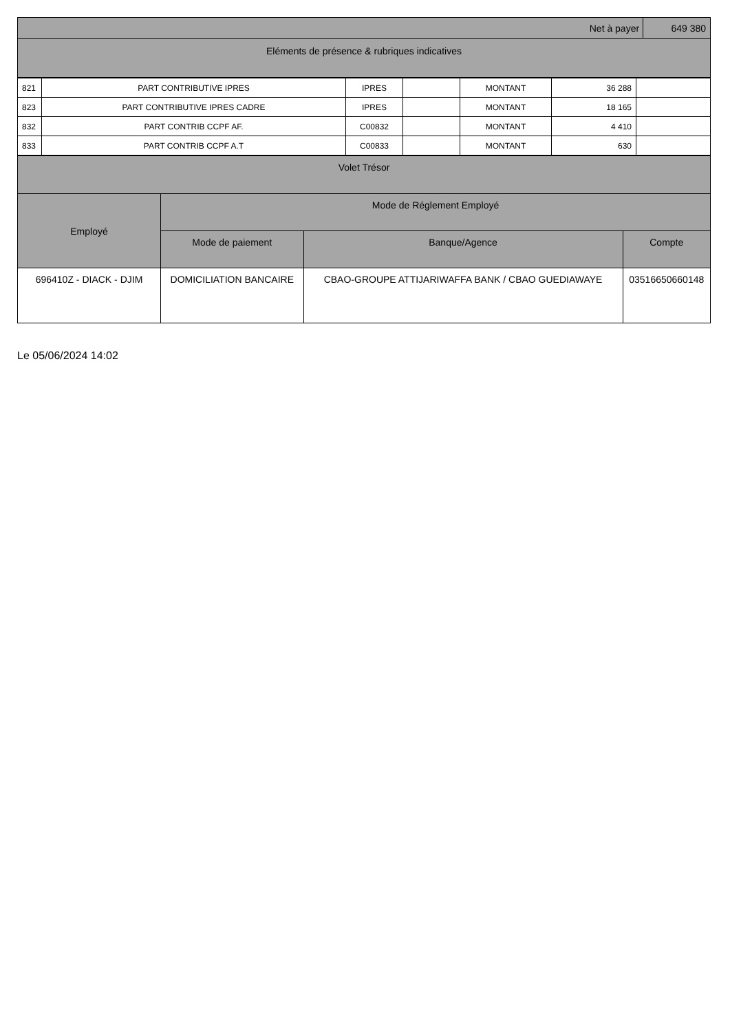| Net à payer | 649 380 |
| Eléments de présence & rubriques indicatives | |
| 821 | PART CONTRIBUTIVE IPRES | IPRES | | MONTANT | 36 288 | |
| 823 | PART CONTRIBUTIVE IPRES CADRE | IPRES | | MONTANT | 18 165 | |
| 832 | PART CONTRIB CCPF AF. | C00832 | | MONTANT | 4 410 | |
| 833 | PART CONTRIB CCPF A.T | C00833 | | MONTANT | 630 | |
| Volet Trésor | | | |
| Employé | Mode de Réglement Employé | | |
| | Mode de paiement | Banque/Agence | Compte |
| 696410Z - DIACK - DJIM | DOMICILIATION BANCAIRE | CBAO-GROUPE ATTIJARIWAFFA BANK / CBAO GUEDIAWAYE | 03516650660148 |
Le 05/06/2024 14:02